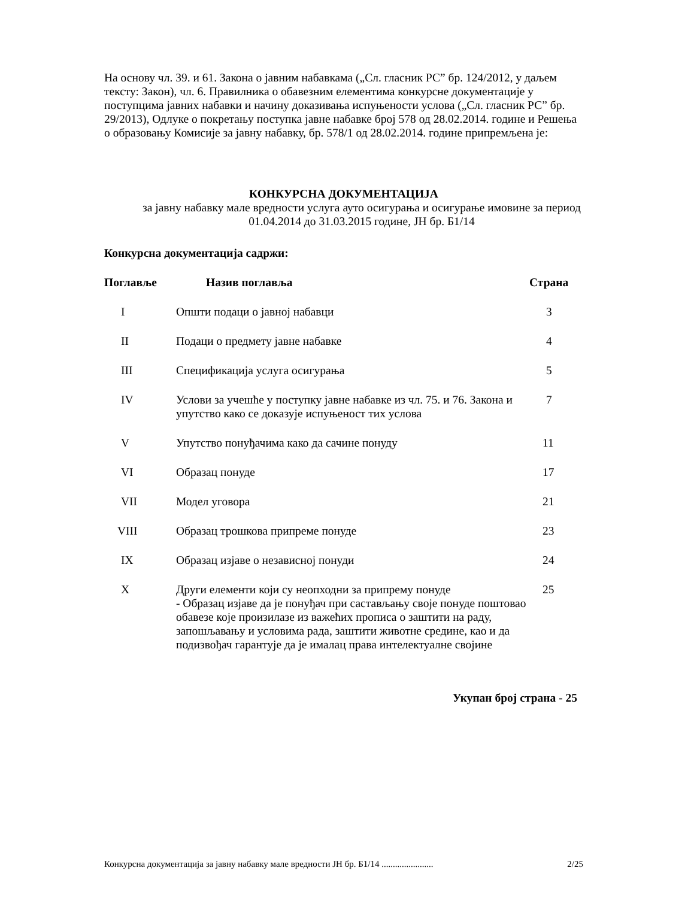На основу чл. 39. и 61. Закона о јавним набавкама („Сл. гласник РС” бр. 124/2012, у даљем тексту: Закон), чл. 6. Правилника о обавезним елементима конкурсне документације у поступцима јавних набавки и начину доказивања испуњености услова („Сл. гласник РС” бр. 29/2013), Одлуке о покретању поступка јавне набавке број 578 од 28.02.2014. године и Решења о образовању Комисије за јавну набавку, бр. 578/1 од 28.02.2014. године припремљена је:
КОНКУРСНА ДОКУМЕНТАЦИЈА
за јавну набавку мале вредности услуга ауто осигурања и осигурање имовине за период 01.04.2014 до 31.03.2015 године, ЈН бр. Б1/14
Конкурсна документација садржи:
| Поглавље | Назив поглавља | Страна |
| --- | --- | --- |
| I | Општи подаци о јавној набавци | 3 |
| II | Подаци о предмету јавне набавке | 4 |
| III | Спецификација услуга осигурања | 5 |
| IV | Услови за учешће у поступку јавне набавке из чл. 75. и 76. Закона и упутство како се доказује испуњеност тих услова | 7 |
| V | Упутство понуђачима како да сачине понуду | 11 |
| VI | Образац понуде | 17 |
| VII | Модел уговора | 21 |
| VIII | Образац трошкова припреме понуде | 23 |
| IX | Образац изјаве о независној понуди | 24 |
| X | Други елементи који су неопходни за припрему понуде - Образац изјаве да је понуђач при састављању своје понуде поштовао обавезе које произилазе из важећих прописа о заштити на раду, запошљавању и условима рада, заштити животне средине, као и да подизвођач гарантује да је ималац права интелектуалне својине | 25 |
Укупан број страна - 25
Конкурсна документација за јавну набавку мале вредности ЈН бр. Б1/14 ....................... 2/25